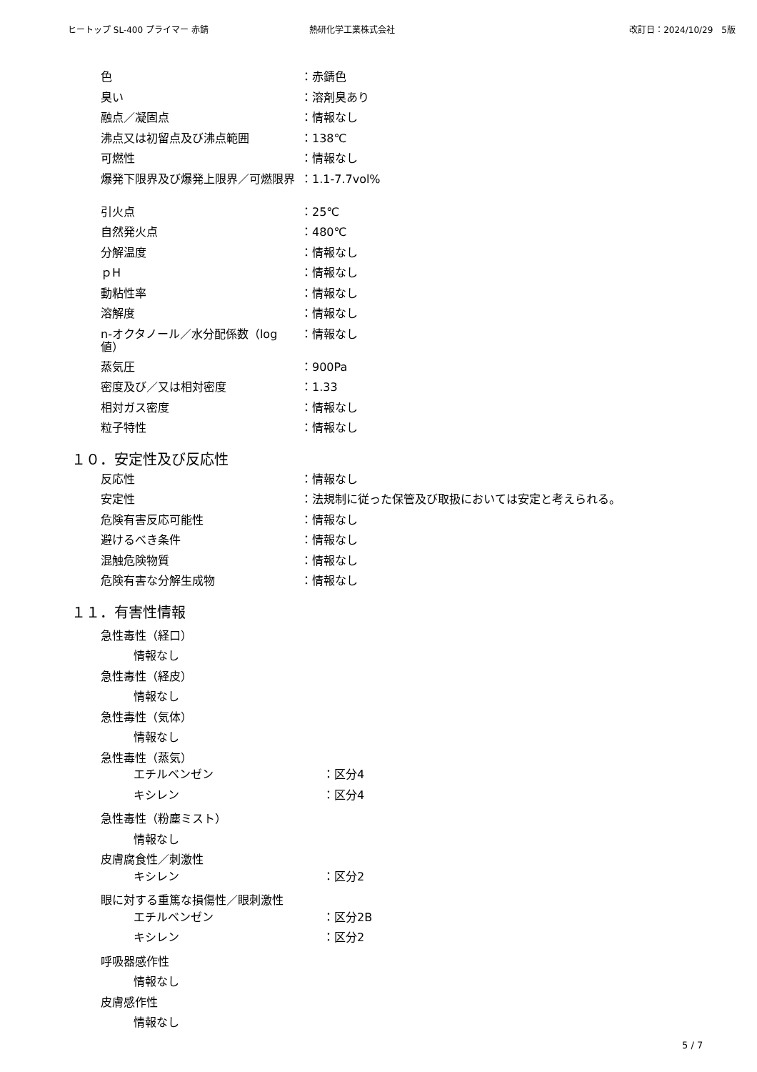ヒートップ SL-400 プライマー 赤錆 熱研化学工業株式会社 改訂日：2024/10/29　5版
色 ：赤錆色
臭い ：溶剤臭あり
融点／凝固点 ：情報なし
沸点又は初留点及び沸点範囲 ：138℃
可燃性 ：情報なし
爆発下限界及び爆発上限界／可燃限界 ：1.1-7.7vol%
引火点 ：25℃
自然発火点 ：480℃
分解温度 ：情報なし
ｐH ：情報なし
動粘性率 ：情報なし
溶解度 ：情報なし
n-オクタノール／水分配係数（log 値）
：情報なし
蒸気圧 ：900Pa
密度及び／又は相対密度 ：1.33
相対ガス密度 ：情報なし
粒子特性 ：情報なし
１０．安定性及び反応性
反応性 ：情報なし
安定性 ：法規制に従った保管及び取扱においては安定と考えられる。
危険有害反応可能性 ：情報なし
避けるべき条件 ：情報なし
混触危険物質 ：情報なし
危険有害な分解生成物 ：情報なし
１１．有害性情報
急性毒性（経口）
情報なし
急性毒性（経皮）
情報なし
急性毒性（気体）
情報なし
急性毒性（蒸気）
エチルベンゼン ：区分4
キシレン ：区分4
急性毒性（粉塵ミスト）
情報なし
皮膚腐食性／刺激性
キシレン ：区分2
眼に対する重篤な損傷性／眼刺激性
エチルベンゼン ：区分2B
キシレン ：区分2
呼吸器感作性
情報なし
皮膚感作性
情報なし
5 / 7